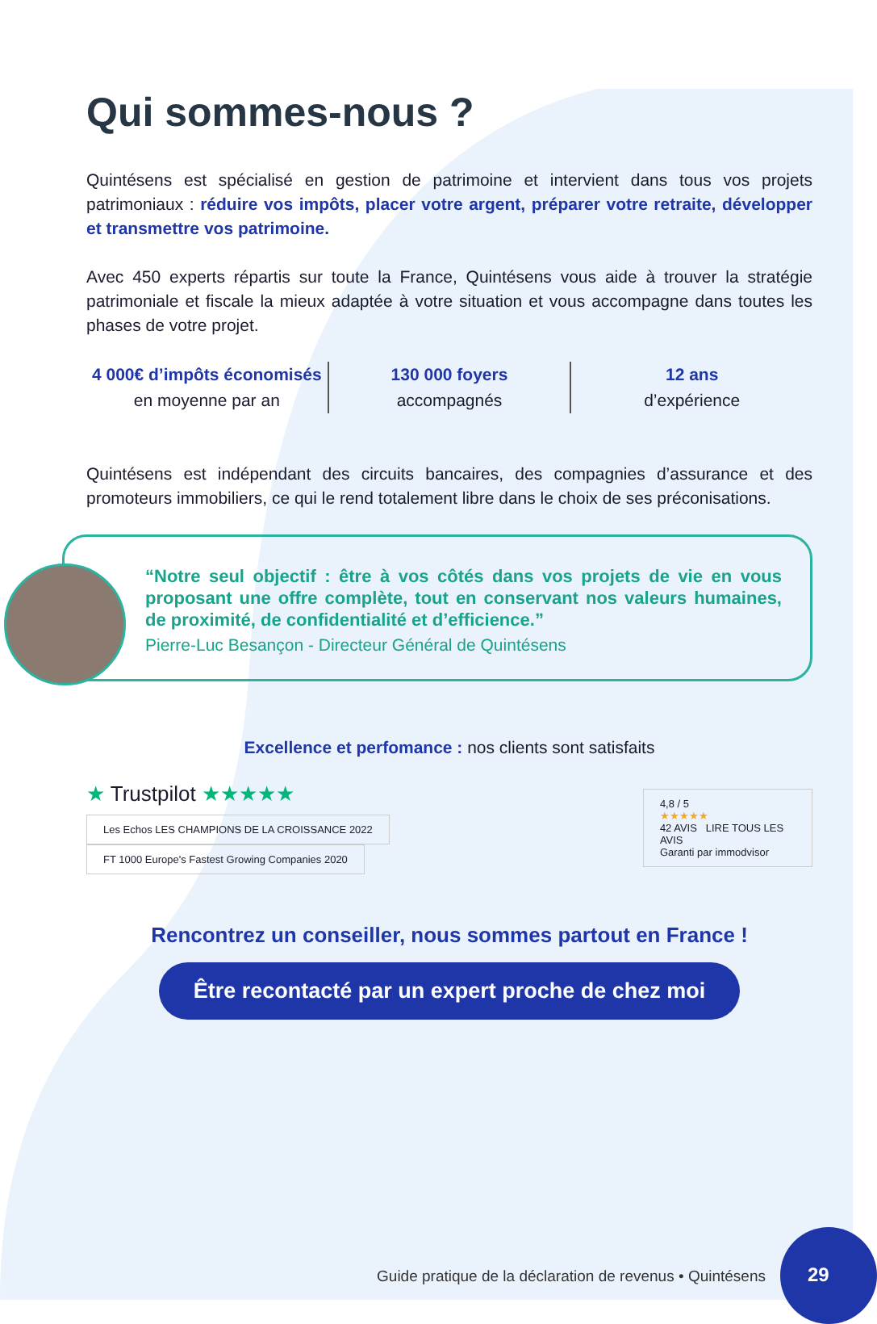Qui sommes-nous ?
Quintésens est spécialisé en gestion de patrimoine et intervient dans tous vos projets patrimoniaux : réduire vos impôts, placer votre argent, préparer votre retraite, développer et transmettre vos patrimoine.
Avec 450 experts répartis sur toute la France, Quintésens vous aide à trouver la stratégie patrimoniale et fiscale la mieux adaptée à votre situation et vous accompagne dans toutes les phases de votre projet.
4 000€ d’impôts économisés
en moyenne par an
130 000 foyers
accompagnés
12 ans
d’expérience
Quintésens est indépendant des circuits bancaires, des compagnies d’assurance et des promoteurs immobiliers, ce qui le rend totalement libre dans le choix de ses préconisations.
“Notre seul objectif : être à vos côtés dans vos projets de vie en vous proposant une offre complète, tout en conservant nos valeurs humaines, de proximité, de confidentialité et d’efficience.”
Pierre-Luc Besançon - Directeur Général de Quintésens
Excellence et perfomance : nos clients sont satisfaits
★ Trustpilot ★★★★★
Les Echos LES CHAMPIONS DE LA CROISSANCE 2022
FT 1000 Europe's Fastest Growing Companies 2020
4,8 / 5
★★★★★
42 AVIS LIRE TOUS LES AVIS
Garanti par immodvisor
Rencontrez un conseiller, nous sommes partout en France !
Être recontacté par un expert proche de chez moi
Guide pratique de la déclaration de revenus • Quintésens
29